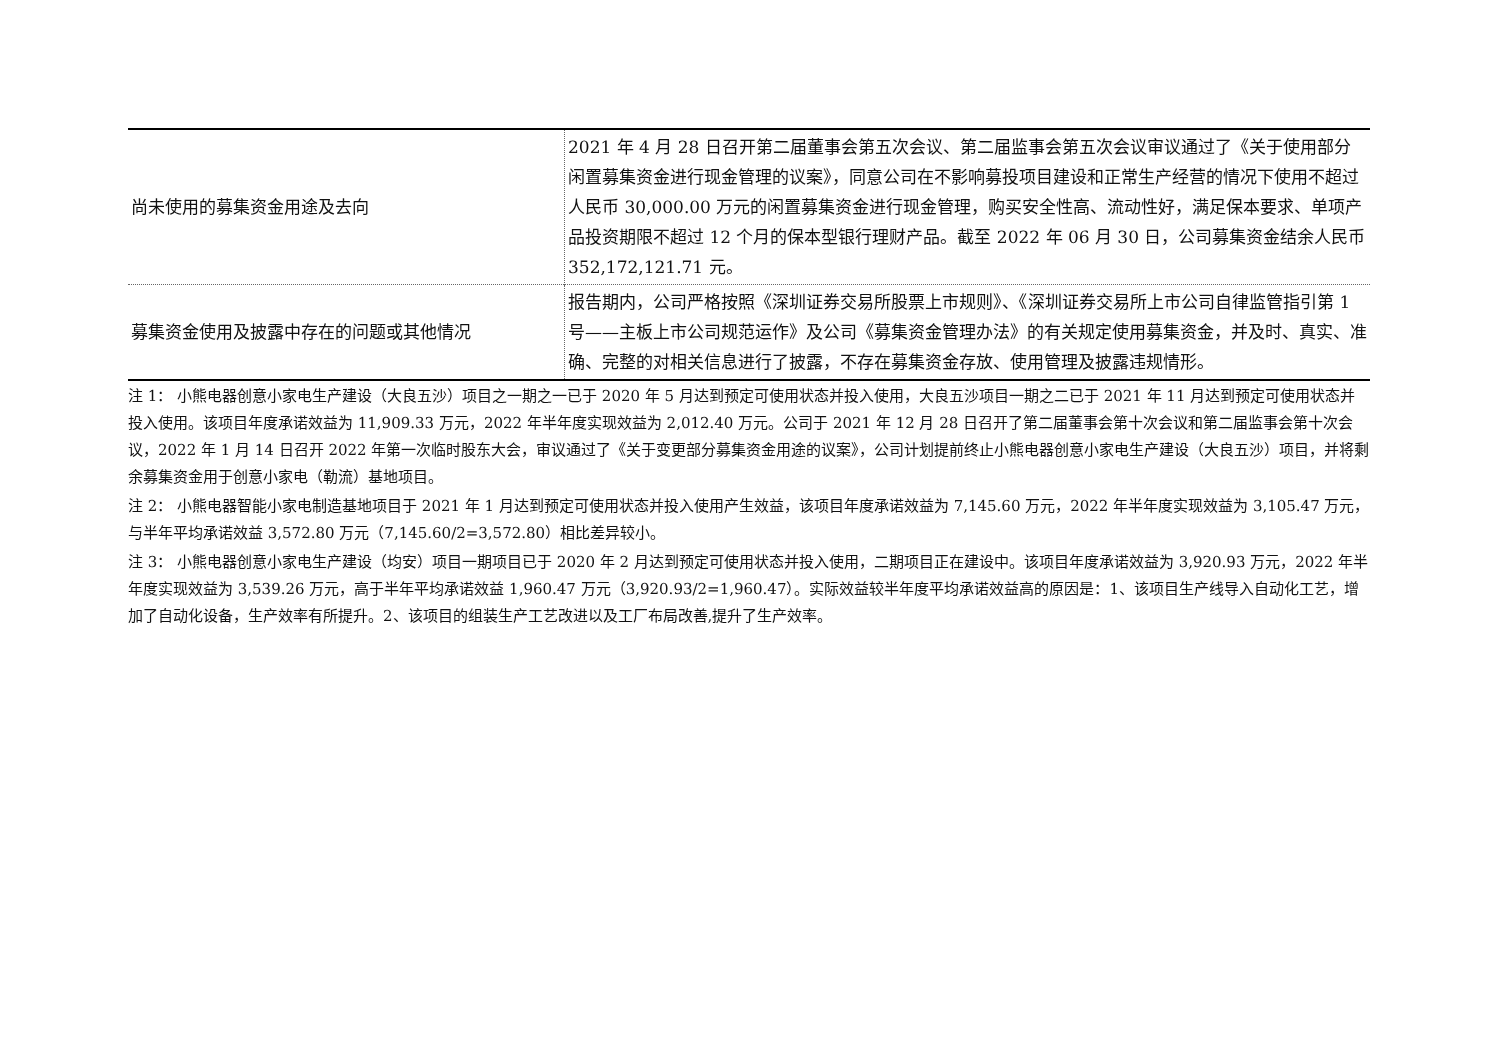| 尚未使用的募集资金用途及去向 | 2021 年 4 月 28 日召开第二届董事会第五次会议、第二届监事会第五次会议审议通过了《关于使用部分闲置募集资金进行现金管理的议案》，同意公司在不影响募投项目建设和正常生产经营的情况下使用不超过人民币 30,000.00 万元的闲置募集资金进行现金管理，购买安全性高、流动性好，满足保本要求、单项产品投资期限不超过 12 个月的保本型银行理财产品。截至 2022 年 06 月 30 日，公司募集资金结余人民币 352,172,121.71 元。 |
| 募集资金使用及披露中存在的问题或其他情况 | 报告期内，公司严格按照《深圳证券交易所股票上市规则》、《深圳证券交易所上市公司自律监管指引第 1 号——主板上市公司规范运作》及公司《募集资金管理办法》的有关规定使用募集资金，并及时、真实、准确、完整的对相关信息进行了披露，不存在募集资金存放、使用管理及披露违规情形。 |
注 1： 小熊电器创意小家电生产建设（大良五沙）项目之一期之一已于 2020 年 5 月达到预定可使用状态并投入使用，大良五沙项目一期之二已于 2021 年 11 月达到预定可使用状态并投入使用。该项目年度承诺效益为 11,909.33 万元，2022 年半年度实现效益为 2,012.40 万元。公司于 2021 年 12 月 28 日召开了第二届董事会第十次会议和第二届监事会第十次会议，2022 年 1 月 14 日召开 2022 年第一次临时股东大会，审议通过了《关于变更部分募集资金用途的议案》，公司计划提前终止小熊电器创意小家电生产建设（大良五沙）项目，并将剩余募集资金用于创意小家电（勒流）基地项目。
注 2： 小熊电器智能小家电制造基地项目于 2021 年 1 月达到预定可使用状态并投入使用产生效益，该项目年度承诺效益为 7,145.60 万元，2022 年半年度实现效益为 3,105.47 万元，与半年平均承诺效益 3,572.80 万元（7,145.60/2=3,572.80）相比差异较小。
注 3： 小熊电器创意小家电生产建设（均安）项目一期项目已于 2020 年 2 月达到预定可使用状态并投入使用，二期项目正在建设中。该项目年度承诺效益为 3,920.93 万元，2022 年半年度实现效益为 3,539.26 万元，高于半年平均承诺效益 1,960.47 万元（3,920.93/2=1,960.47）。实际效益较半年度平均承诺效益高的原因是：1、该项目生产线导入自动化工艺，增加了自动化设备，生产效率有所提升。2、该项目的组装生产工艺改进以及工厂布局改善,提升了生产效率。